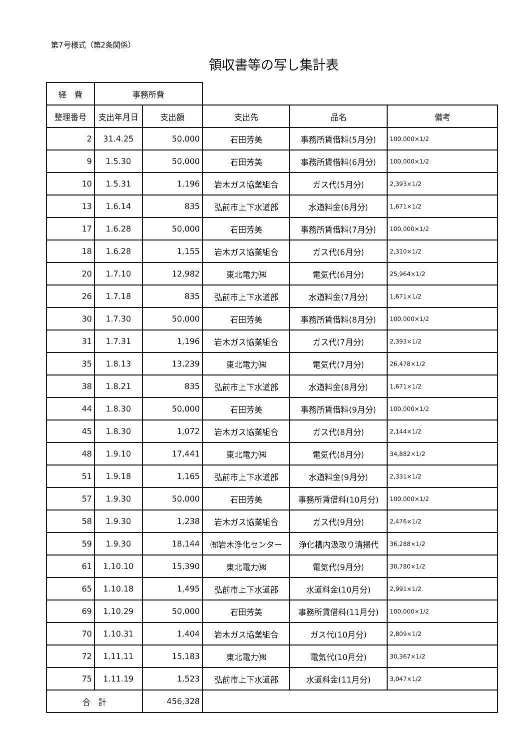第7号様式（第2条関係）
領収書等の写し集計表
| 経 費 | 事務所費 | | | | |
| 整理番号 | 支出年月日 | 支出額 | 支出先 | 品名 | 備考 |
| 2 | 31.4.25 | 50,000 | 石田芳美 | 事務所賃借料(5月分) | 100,000×1/2 |
| 9 | 1.5.30 | 50,000 | 石田芳美 | 事務所賃借料(6月分) | 100,000×1/2 |
| 10 | 1.5.31 | 1,196 | 岩木ガス協業組合 | ガス代(5月分) | 2,393×1/2 |
| 13 | 1.6.14 | 835 | 弘前市上下水道部 | 水道料金(6月分) | 1,671×1/2 |
| 17 | 1.6.28 | 50,000 | 石田芳美 | 事務所賃借料(7月分) | 100,000×1/2 |
| 18 | 1.6.28 | 1,155 | 岩木ガス協業組合 | ガス代(6月分) | 2,310×1/2 |
| 20 | 1.7.10 | 12,982 | 東北電力㈱ | 電気代(6月分) | 25,964×1/2 |
| 26 | 1.7.18 | 835 | 弘前市上下水道部 | 水道料金(7月分) | 1,671×1/2 |
| 30 | 1.7.30 | 50,000 | 石田芳美 | 事務所賃借料(8月分) | 100,000×1/2 |
| 31 | 1.7.31 | 1,196 | 岩木ガス協業組合 | ガス代(7月分) | 2,393×1/2 |
| 35 | 1.8.13 | 13,239 | 東北電力㈱ | 電気代(7月分) | 26,478×1/2 |
| 38 | 1.8.21 | 835 | 弘前市上下水道部 | 水道料金(8月分) | 1,671×1/2 |
| 44 | 1.8.30 | 50,000 | 石田芳美 | 事務所賃借料(9月分) | 100,000×1/2 |
| 45 | 1.8.30 | 1,072 | 岩木ガス協業組合 | ガス代(8月分) | 2,144×1/2 |
| 48 | 1.9.10 | 17,441 | 東北電力㈱ | 電気代(8月分) | 34,882×1/2 |
| 51 | 1.9.18 | 1,165 | 弘前市上下水道部 | 水道料金(9月分) | 2,331×1/2 |
| 57 | 1.9.30 | 50,000 | 石田芳美 | 事務所賃借料(10月分) | 100,000×1/2 |
| 58 | 1.9.30 | 1,238 | 岩木ガス協業組合 | ガス代(9月分) | 2,476×1/2 |
| 59 | 1.9.30 | 18,144 | ㈲岩木浄化センター | 浄化槽内汲取り清掃代 | 36,288×1/2 |
| 61 | 1.10.10 | 15,390 | 東北電力㈱ | 電気代(9月分) | 30,780×1/2 |
| 65 | 1.10.18 | 1,495 | 弘前市上下水道部 | 水道料金(10月分) | 2,991×1/2 |
| 69 | 1.10.29 | 50,000 | 石田芳美 | 事務所賃借料(11月分) | 100,000×1/2 |
| 70 | 1.10.31 | 1,404 | 岩木ガス協業組合 | ガス代(10月分) | 2,809×1/2 |
| 72 | 1.11.11 | 15,183 | 東北電力㈱ | 電気代(10月分) | 30,367×1/2 |
| 75 | 1.11.19 | 1,523 | 弘前市上下水道部 | 水道料金(11月分) | 3,047×1/2 |
| 合 計 | | 456,328 | | | |